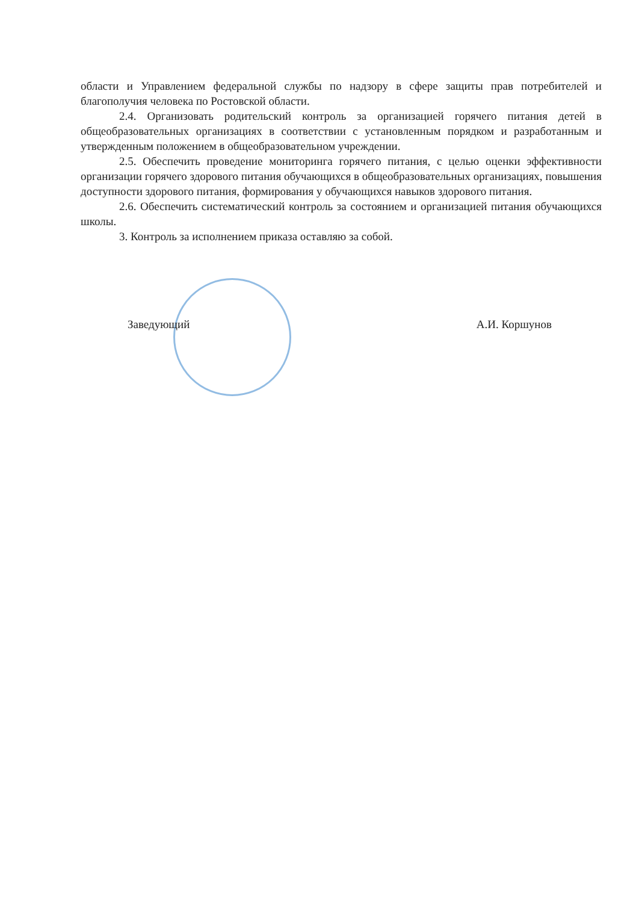области и Управлением федеральной службы по надзору в сфере защиты прав потребителей и благополучия человека по Ростовской области.
2.4. Организовать родительский контроль за организацией горячего питания детей в общеобразовательных организациях в соответствии с установленным порядком и разработанным и утвержденным положением в общеобразовательном учреждении.
2.5. Обеспечить проведение мониторинга горячего питания, с целью оценки эффективности организации горячего здорового питания обучающихся в общеобразовательных организациях, повышения доступности здорового питания, формирования у обучающихся навыков здорового питания.
2.6. Обеспечить систематический контроль за состоянием и организацией питания обучающихся школы.
3. Контроль за исполнением приказа оставляю за собой.
Заведующий А.И. Коршунов